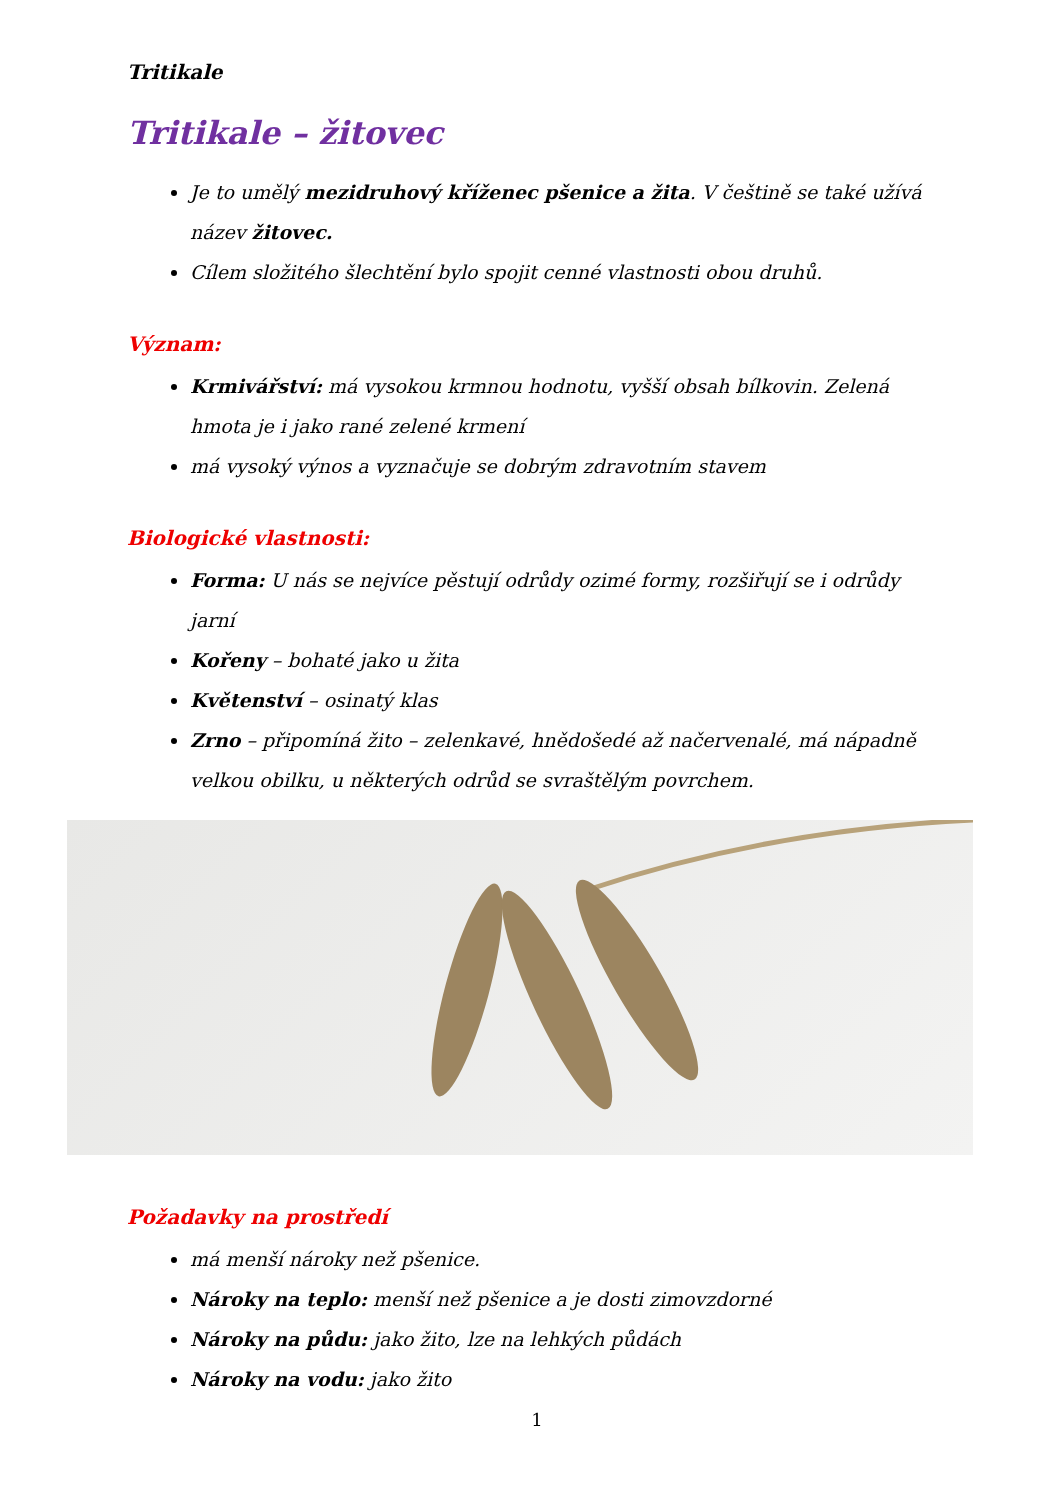Tritikale
Tritikale – žitovec
Je to umělý mezidruhový kříženec pšenice a žita. V češtině se také užívá název žitovec.
Cílem složitého šlechtění bylo spojit cenné vlastnosti obou druhů.
Význam:
Krmivářství: má vysokou krmnou hodnotu, vyšší obsah bílkovin. Zelená hmota je i jako rané zelené krmení
má vysoký výnos a vyznačuje se dobrým zdravotním stavem
Biologické vlastnosti:
Forma: U nás se nejvíce pěstují odrůdy ozimé formy, rozšiřují se i odrůdy jarní
Kořeny – bohaté jako u žita
Květenství – osinatý klas
Zrno – připomíná žito – zelenkavé, hnědošedé až načervenalé, má nápadně velkou obilku, u některých odrůd se svraštělým povrchem.
Požadavky na prostředí
má menší nároky než pšenice.
Nároky na teplo: menší než pšenice a je dosti zimovzdorné
Nároky na půdu: jako žito, lze na lehkých půdách
Nároky na vodu: jako žito
1